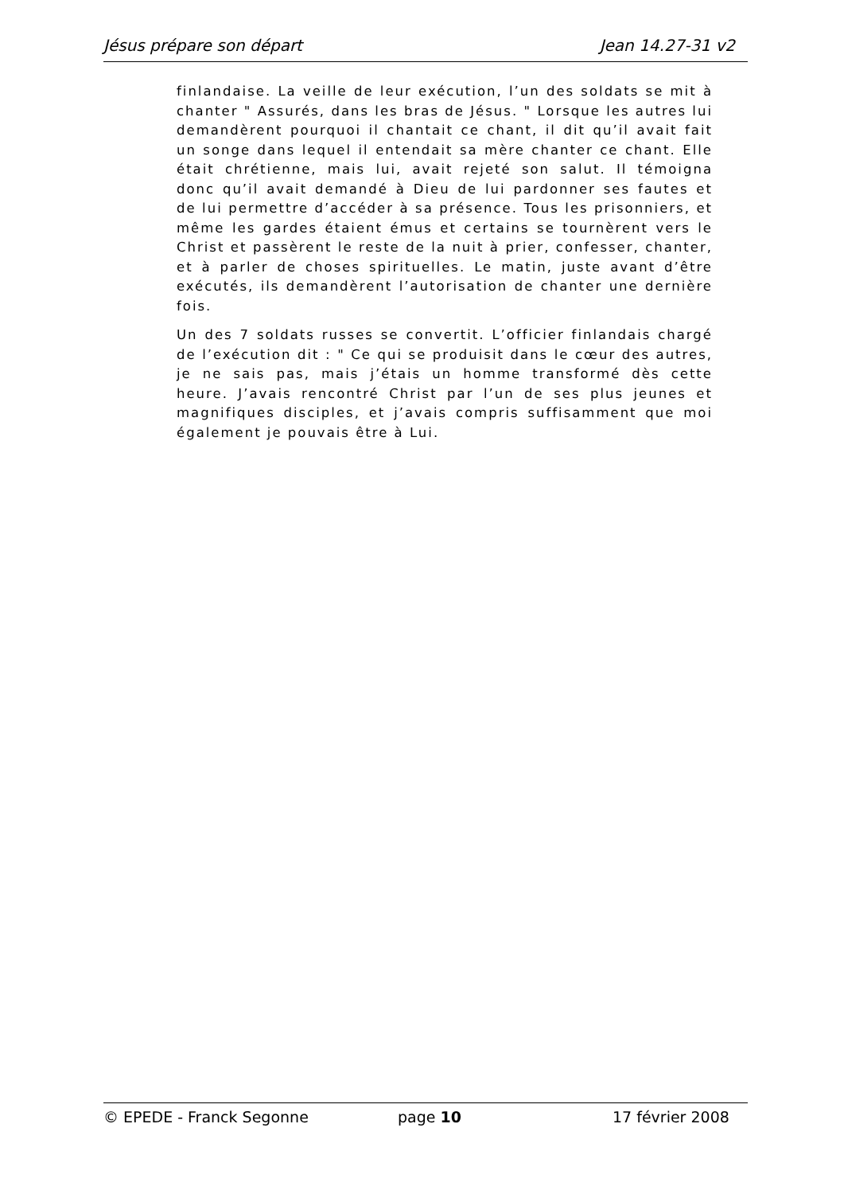Jésus prépare son départ Jean 14.27-31 v2
finlandaise. La veille de leur exécution, l’un des soldats se mit à chanter " Assurés, dans les bras de Jésus. " Lorsque les autres lui demandèrent pourquoi il chantait ce chant, il dit qu’il avait fait un songe dans lequel il entendait sa mère chanter ce chant. Elle était chrétienne, mais lui, avait rejeté son salut. Il témoigna donc qu’il avait demandé à Dieu de lui pardonner ses fautes et de lui permettre d’accéder à sa présence. Tous les prisonniers, et même les gardes étaient émus et certains se tournèrent vers le Christ et passèrent le reste de la nuit à prier, confesser, chanter, et à parler de choses spirituelles. Le matin, juste avant d’être exécutés, ils demandèrent l’autorisation de chanter une dernière fois.
Un des 7 soldats russes se convertit. L’officier finlandais chargé de l’exécution dit : " Ce qui se produisit dans le cœur des autres, je ne sais pas, mais j’étais un homme transformé dès cette heure. J’avais rencontré Christ par l’un de ses plus jeunes et magnifiques disciples, et j’avais compris suffisamment que moi également je pouvais être à Lui.
© EPEDE - Franck Segonne page 10 17 février 2008